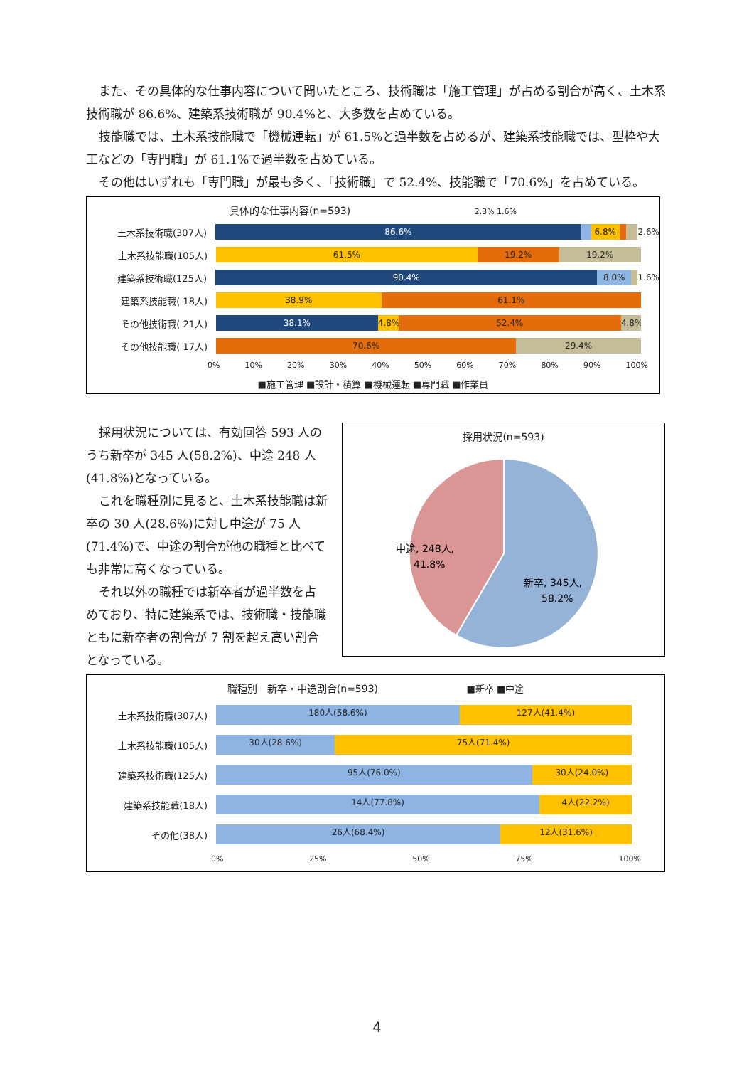また、その具体的な仕事内容について聞いたところ、技術職は「施工管理」が占める割合が高く、土木系技術職が 86.6%、建築系技術職が 90.4%と、大多数を占めている。
技能職では、土木系技能職で「機械運転」が 61.5%と過半数を占めるが、建築系技能職では、型枠や大工などの「専門職」が 61.1%で過半数を占めている。
その他はいずれも「専門職」が最も多く、「技術職」で 52.4%、技能職で「70.6%」を占めている。
具体的な仕事内容(n=593) 2.3% 1.6%
土木系技術職(307人)
86.6% 6.8%
2.6%
土木系技能職(105人)
61.5% 19.2% 19.2%
建築系技術職(125人)
90.4% 8.0%
1.6%
建築系技能職( 18人)
38.9% 61.1%
その他技術職( 21人)
38.1% 4.8% 52.4% 4.8%
その他技能職( 17人)
70.6% 29.4%
0% 10% 20% 30% 40% 50% 60% 70% 80% 90% 100%
■施工管理 ■設計・積算 ■機械運転 ■専門職 ■作業員
採用状況については、有効回答 593 人のうち新卒が 345 人(58.2%)、中途 248 人(41.8%)となっている。
これを職種別に見ると、土木系技能職は新卒の 30 人(28.6%)に対し中途が 75 人(71.4%)で、中途の割合が他の職種と比べても非常に高くなっている。
それ以外の職種では新卒者が過半数を占めており、特に建築系では、技術職・技能職ともに新卒者の割合が 7 割を超え高い割合となっている。
採用状況(n=593)
中途, 248人,
41.8%
新卒, 345人,
58.2%
職種別　新卒・中途割合(n=593) ■新卒 ■中途
土木系技術職(307人)
180人(58.6%) 127人(41.4%)
土木系技能職(105人)
30人(28.6%) 75人(71.4%)
建築系技術職(125人)
95人(76.0%) 30人(24.0%)
建築系技能職(18人)
14人(77.8%) 4人(22.2%)
その他(38人)
26人(68.4%) 12人(31.6%)
0% 25% 50% 75% 100%
4